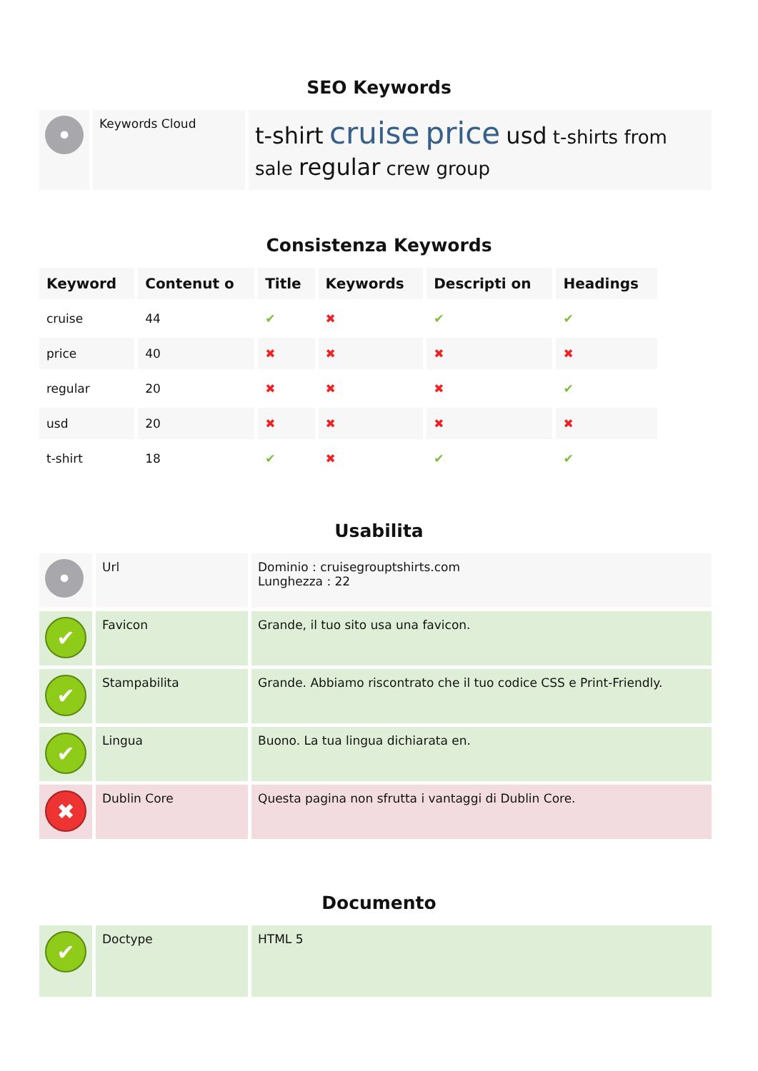SEO Keywords
| • | Keywords Cloud | t-shirt cruise price usd t-shirts from sale regular crew group |
Consistenza Keywords
| Keyword | Contenut o | Title | Keywords | Descripti on | Headings |
| --- | --- | --- | --- | --- | --- |
| cruise | 44 | ✔ | ✖ | ✔ | ✔ |
| price | 40 | ✖ | ✖ | ✖ | ✖ |
| regular | 20 | ✖ | ✖ | ✖ | ✔ |
| usd | 20 | ✖ | ✖ | ✖ | ✖ |
| t-shirt | 18 | ✔ | ✖ | ✔ | ✔ |
Usabilita
| • | Url | Dominio : cruisegrouptshirts.com Lunghezza : 22 |
| ✔ | Favicon | Grande, il tuo sito usa una favicon. |
| ✔ | Stampabilita | Grande. Abbiamo riscontrato che il tuo codice CSS e Print-Friendly. |
| ✔ | Lingua | Buono. La tua lingua dichiarata en. |
| ✖ | Dublin Core | Questa pagina non sfrutta i vantaggi di Dublin Core. |
Documento
| ✔ | Doctype | HTML 5 |